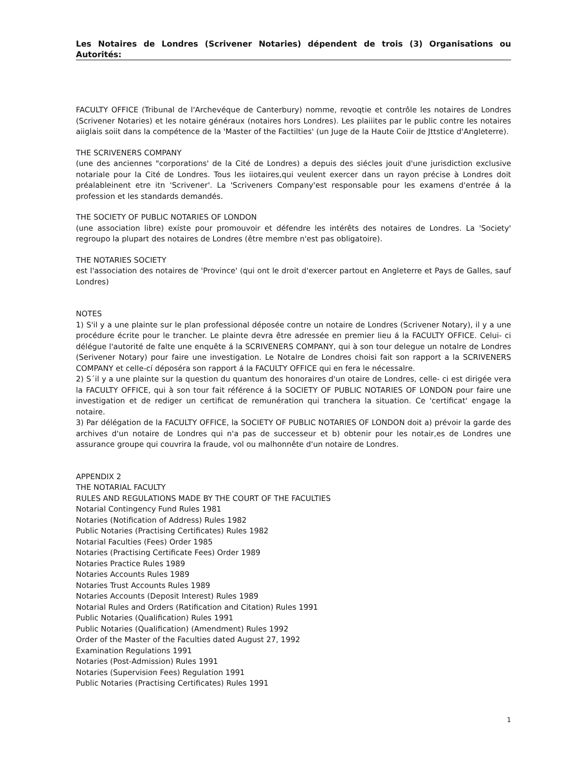Les Notaires de Londres (Scrivener Notaries) dépendent de trois (3) Organisations ou Autorités:
FACULTY OFFICE (Tribunal de l'Archevéque de Canterbury) nomme, revoqtie et contrôle les notaires de Londres (Scrivener Notaries) et les notaire généraux (notaires hors Londres). Les plaiiites par le public contre les notaires aiiglais soiit dans la compétence de la 'Master of the Factilties' (un Juge de la Haute Coiir de Jttstice d'Angleterre).
THE SCRIVENERS COMPANY
(une des anciennes "corporations' de la Cité de Londres) a depuis des siécles jouit d'une jurisdiction exclusive notariale pour la Cité de Londres. Tous les iiotaires,qui veulent exercer dans un rayon précise à Londres doit préalableinent etre itn 'Scrivener'. La 'Scriveners Company'est responsable pour les examens d'entrée á la profession et les standards demandés.
THE SOCIETY OF PUBLIC NOTARIES OF LONDON
(une association libre) exíste pour promouvoir et défendre les intérêts des notaires de Londres. La 'Society' regroupo la plupart des notaires de Londres (être membre n'est pas obligatoire).
THE NOTARIES SOCIETY
est l'association des notaires de 'Province' (qui ont le droit d'exercer partout en Angleterre et Pays de Galles, sauf Londres)
NOTES
1) S'il y a une plainte sur le plan professional déposée contre un notaire de Londres (Scrivener Notary), il y a une procédure écrite pour le trancher. Le plainte devra être adressée en premier lieu á la FACULTY OFFICE. Celui- ci délégue l'autorité de falte une enquête á la SCRIVENERS COMPANY, qui à son tour delegue un notalre de Londres (Serivener Notary) pour faire une investigation. Le Notalre de Londres choisi fait son rapport a la SCRIVENERS COMPANY et celle-cí déposéra son rapport á la FACULTY OFFICE qui en fera le nécessalre.
2) S´il y a une plainte sur la question du quantum des honoraires d'un otaire de Londres, celle- ci est dirigée vera la FACULTY OFFICE, qui à son tour fait référence á la SOCIETY OF PUBLIC NOTARIES OF LONDON pour faire une investigation et de rediger un certificat de remunération qui tranchera la situation. Ce 'certificat' engage la notaire.
3) Par délégation de la FACULTY OFFICE, la SOCIETY OF PUBLIC NOTARIES OF LONDON doit a) prévoir la garde des archives d'un notaire de Londres qui n'a pas de successeur et b) obtenir pour les notair,es de Londres une assurance groupe qui couvrira la fraude, vol ou malhonnête d'un notaire de Londres.
APPENDIX 2
THE NOTARIAL FACULTY
RULES AND REGULATIONS MADE BY THE COURT OF THE FACULTIES
Notarial Contingency Fund Rules 1981
Notaries (Notification of Address) Rules 1982
Public Notaries (Practising Certificates) Rules 1982
Notarial Faculties (Fees) Order 1985
Notaries (Practising Certificate Fees) Order 1989
Notaries Practice Rules 1989
Notaries Accounts Rules 1989
Notaries Trust Accounts Rules 1989
Notaries Accounts (Deposit Interest) Rules 1989
Notarial Rules and Orders (Ratification and Citation) Rules 1991
Public Notaries (Qualification) Rules 1991
Public Notaries (Qualification) (Amendment) Rules 1992
Order of the Master of the Faculties dated August 27, 1992
Examination Regulations 1991
Notaries (Post-Admission) Rules 1991
Notaries (Supervision Fees) Regulation 1991
Public Notaries (Practising Certificates) Rules 1991
1